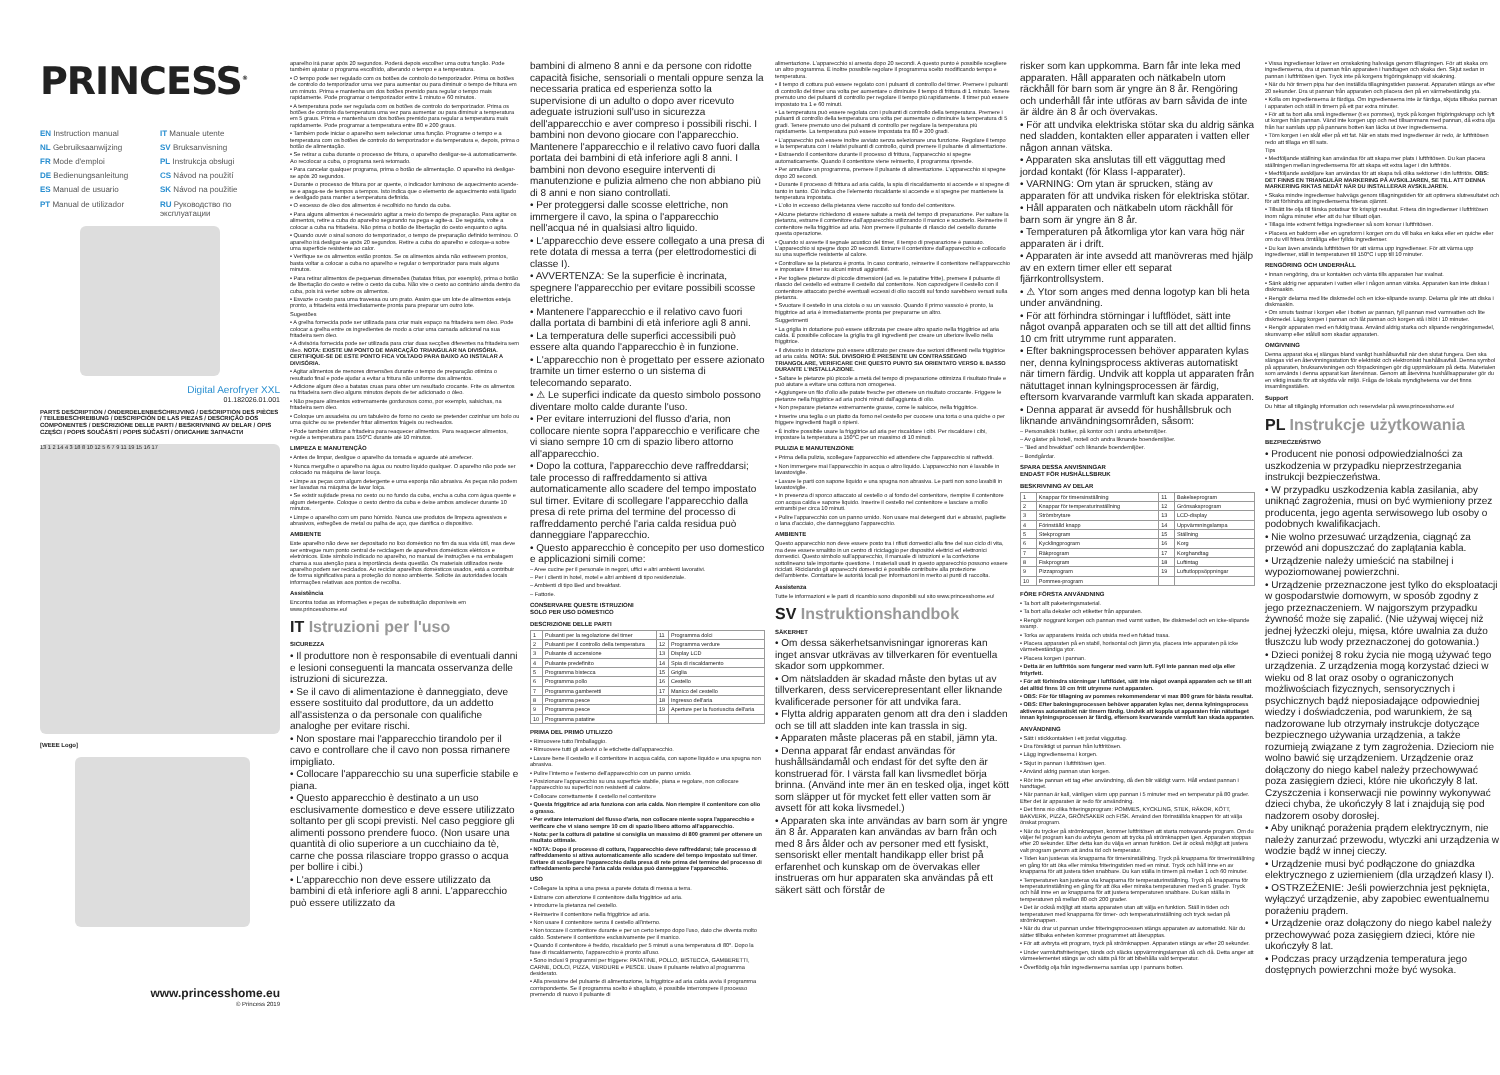PRINCESS<sup>®</sup>
EN Instruction manual
IT Manuale utente
NL Gebruiksaanwijzing
SV Bruksanvisning
FR Mode d'emploi
PL Instrukcja obsługi
DE Bedienungsanleitung
CS Návod na použití
ES Manual de usuario
SK Návod na použitie
PT Manual de utilizador
RU Руководство по эксплуатации
Digital Aerofryer XXL
01.182026.01.001
PARTS DESCRIPTION / ONDERDELENBESCHRIJVING / DESCRIPTION DES PIÈCES / TEILEBESCHREIBUNG / DESCRIPCIÓN DE LAS PIEZAS / DESCRIÇÃO DOS COMPONENTES / DESCRIZIONE DELLE PARTI / BESKRIVNING AV DELAR / OPIS CZĘŚCI / POPIS SOUČÁSTÍ / POPIS SÚČASTÍ / ОПИСАНИЕ ЗАПЧАСТИ
13 1 2 14 4 3 18 8 10 12 5 6 7 9 11 19 15 16 17
[WEEE Logo]
www.princesshome.eu
© Princess 2019
aparelho irá parar após 20 segundos. Poderá depois escolher uma outra função. Pode também ajustar o programa escolhido, alterando o tempo e a temperatura.
• O tempo pode ser regulado com os botões de controlo do temporizador. Prima os botões de controlo do temporizador uma vez para aumentar ou para diminuir o tempo de fritura em um minuto. Prima e mantenha um dos botões premido para regular o tempo mais rapidamente. Pode programar o temporizador entre 1 minuto e 60 minutos.
• A temperatura pode ser regulada com os botões de controlo do temporizador. Prima os botões de controlo da temperatura uma vez para aumentar ou para diminuir a temperatura em 5 graus. Prima e mantenha um dos botões premido para regular a temperatura mais rapidamente. Pode programar a temperatura entre 80 e 200 graus.
• Também pode iniciar o aparelho sem selecionar uma função. Programe o tempo e a temperatura com os botões de controlo do temporizador e da temperatura e, depois, prima o botão de alimentação.
• Se retirar a cuba durante o processo de fritura, o aparelho desligar-se-á automaticamente. Ao recolocar a cuba, o programa será retomado.
• Para cancelar qualquer programa, prima o botão de alimentação. O aparelho irá desligar-se após 20 segundos.
• Durante o processo de fritura por ar quente, o indicador luminoso de aquecimento acende-se e apaga-se de tempos a tempos. Isto indica que o elemento de aquecimento está ligado e desligado para manter a temperatura definida.
• O excesso de óleo dos alimentos é recolhido no fundo da cuba.
• Para alguns alimentos é necessário agitar a meio do tempo de preparação. Para agitar os alimentos, retire a cuba do aparelho segurando na pega e agite-a. De seguida, volte a colocar a cuba na fritadeira. Não prima o botão de libertação do cesto enquanto o agita.
• Quando ouvir o sinal sonoro do temporizador, o tempo de preparação definido terminou. O aparelho irá desligar-se após 20 segundos. Retire a cuba do aparelho e coloque-a sobre uma superfície resistente ao calor.
• Verifique se os alimentos estão prontos. Se os alimentos ainda não estiverem prontos, basta voltar a colocar a cuba no aparelho e regular o temporizador para mais alguns minutos.
• Para retirar alimentos de pequenas dimensões (batatas fritas, por exemplo), prima o botão de libertação do cesto e retire o cesto da cuba. Não vire o cesto ao contrário ainda dentro da cuba, pois irá verter sobre os alimentos.
• Esvazie o cesto para uma travessa ou um prato. Assim que um lote de alimentos esteja pronto, a fritadeira está imediatamente pronta para preparar um outro lote.
Sugestões
• A grelha fornecida pode ser utilizada para criar mais espaço na fritadeira sem óleo. Pode colocar a grelha entre os ingredientes de modo a criar uma camada adicional na sua fritadeira sem óleo.
• A divisória fornecida pode ser utilizada para criar duas secções diferentes na fritadeira sem óleo. NOTA: EXISTE UM PONTO DE MARCAÇÃO TRIANGULAR NA DIVISÓRIA. CERTIFIQUE-SE DE ESTE PONTO FICA VOLTADO PARA BAIXO AO INSTALAR A DIVISÓRIA.
• Agitar alimentos de menores dimensões durante o tempo de preparação otimiza o resultado final e pode ajudar a evitar a fritura não uniforme dos alimentos.
• Adicione algum óleo a batatas cruas para obter um resultado crocante. Frite os alimentos na fritadeira sem óleo alguns minutos depois de ter adicionado o óleo.
• Não prepare alimentos extremamente gordurosos como, por exemplo, salsichas, na fritadeira sem óleo.
• Coloque um assadeira ou um tabuleiro de forno no cesto se pretender cozinhar um bolo ou uma quiche ou se pretender fritar alimentos frágeis ou recheados.
• Pode também utilizar a fritadeira para reaquecer alimentos. Para reaquecer alimentos, regule a temperatura para 150°C durante até 10 minutos.
LIMPEZA E MANUTENÇÃO
• Antes de limpar, desligue o aparelho da tomada e aguarde até arrefecer.
• Nunca mergulhe o aparelho na água ou noutro líquido qualquer. O aparelho não pode ser colocado na máquina de lavar louça.
• Limpe as peças com algum detergente e uma esponja não abrasiva. As peças não podem ser lavadas na máquina de lavar loiça.
• Se existir sujidade presa no cesto ou no fundo da cuba, encha a cuba com água quente e algum detergente. Coloque o cesto dentro da cuba e deixe ambos amolecer durante 10 minutos.
• Limpe o aparelho com um pano húmido. Nunca use produtos de limpeza agressivos e abrasivos, esfregões de metal ou palha de aço, que danifica o dispositivo.
AMBIENTE
Este aparelho não deve ser depositado no lixo doméstico no fim da sua vida útil, mas deve ser entregue num ponto central de reciclagem de aparelhos domésticos elétricos e eletrónicos. Este símbolo indicado no aparelho, no manual de instruções e na embalagem chama a sua atenção para a importância desta questão. Os materiais utilizados neste aparelho podem ser reciclados. Ao reciclar aparelhos domésticos usados, está a contribuir de forma significativa para a proteção do nosso ambiente. Solicite às autoridades locais informações relativas aos pontos de recolha.
Assistência
Encontra todas as informações e peças de substituição disponíveis em www.princesshome.eu!
IT Istruzioni per l'uso
SICUREZZA
• Il produttore non è responsabile di eventuali danni e lesioni conseguenti la mancata osservanza delle istruzioni di sicurezza.
• Se il cavo di alimentazione è danneggiato, deve essere sostituito dal produttore, da un addetto all'assistenza o da personale con qualifiche analoghe per evitare rischi.
• Non spostare mai l'apparecchio tirandolo per il cavo e controllare che il cavo non possa rimanere impigliato.
• Collocare l'apparecchio su una superficie stabile e piana.
• Questo apparecchio è destinato a un uso esclusivamente domestico e deve essere utilizzato soltanto per gli scopi previsti. Nel caso peggiore gli alimenti possono prendere fuoco. (Non usare una quantità di olio superiore a un cucchiaino da tè, carne che possa rilasciare troppo grasso o acqua per bollire i cibi.)
• L'apparecchio non deve essere utilizzato da bambini di età inferiore agli 8 anni. L'apparecchio può essere utilizzato da
bambini di almeno 8 anni e da persone con ridotte capacità fisiche, sensoriali o mentali oppure senza la necessaria pratica ed esperienza sotto la supervisione di un adulto o dopo aver ricevuto adeguate istruzioni sull'uso in sicurezza dell'apparecchio e aver compreso i possibili rischi. I bambini non devono giocare con l'apparecchio. Mantenere l'apparecchio e il relativo cavo fuori dalla portata dei bambini di età inferiore agli 8 anni. I bambini non devono eseguire interventi di manutenzione e pulizia almeno che non abbiano più di 8 anni e non siano controllati.
• Per proteggersi dalle scosse elettriche, non immergere il cavo, la spina o l'apparecchio nell'acqua né in qualsiasi altro liquido.
• L'apparecchio deve essere collegato a una presa di rete dotata di messa a terra (per elettrodomestici di classe I).
• AVVERTENZA: Se la superficie è incrinata, spegnere l'apparecchio per evitare possibili scosse elettriche.
• Mantenere l'apparecchio e il relativo cavo fuori dalla portata di bambini di età inferiore agli 8 anni.
• La temperatura delle superfici accessibili può essere alta quando l'apparecchio è in funzione.
• L'apparecchio non è progettato per essere azionato tramite un timer esterno o un sistema di telecomando separato.
• ⚠ Le superfici indicate da questo simbolo possono diventare molto calde durante l'uso.
• Per evitare interruzioni del flusso d'aria, non collocare niente sopra l'apparecchio e verificare che vi siano sempre 10 cm di spazio libero attorno all'apparecchio.
• Dopo la cottura, l'apparecchio deve raffreddarsi; tale processo di raffreddamento si attiva automaticamente allo scadere del tempo impostato sul timer. Evitare di scollegare l'apparecchio dalla presa di rete prima del termine del processo di raffreddamento perché l'aria calda residua può danneggiare l'apparecchio.
• Questo apparecchio è concepito per uso domestico e applicazioni simili come:
– Aree cucine per il personale in negozi, uffici e altri ambienti lavorativi.
– Per i clienti in hotel, motel e altri ambienti di tipo residenziale.
– Ambienti di tipo Bed and breakfast.
– Fattorie.
CONSERVARE QUESTE ISTRUZIONI
SOLO PER USO DOMESTICO
DESCRIZIONE DELLE PARTI
| 1 | Pulsanti per la regolazione del timer | 11 | Programma dolci |
| 2 | Pulsanti per il controllo della temperatura | 12 | Programma verdure |
| 3 | Pulsante di accensione | 13 | Display LCD |
| 4 | Pulsante predefinito | 14 | Spia di riscaldamento |
| 5 | Programma bistecca | 15 | Griglia |
| 6 | Programma pollo | 16 | Cestello |
| 7 | Programma gamberetti | 17 | Manico del cestello |
| 8 | Programma pesce | 18 | Ingresso dell'aria |
| 9 | Programma pesce | 19 | Aperture per la fuoriuscita dell'aria |
| 10 | Programma patatine | | |
PRIMA DEL PRIMO UTILIZZO
• Rimuovere tutto l'imballaggio.
• Rimuovere tutti gli adesivi o le etichette dall'apparecchio.
• Lavare bene il cestello e il contenitore in acqua calda, con sapone liquido e una spugna non abrasiva.
• Pulire l'interno e l'esterno dell'apparecchio con un panno umido.
• Posizionare l'apparecchio su una superficie stabile, piana e regolare, non collocare l'apparecchio su superfici non resistenti al calore.
• Collocare correttamente il cestello nel contenitore
• Questa friggitrice ad aria funziona con aria calda. Non riempire il contenitore con olio o grasso.
• Per evitare interruzioni del flusso d'aria, non collocare niente sopra l'apparecchio e verificare che vi siano sempre 10 cm di spazio libero attorno all'apparecchio.
• Nota: per la cottura di patatine si consiglia un massimo di 800 grammi per ottenere un risultato ottimale.
• NOTA: Dopo il processo di cottura, l'apparecchio deve raffreddarsi; tale processo di raffreddamento si attiva automaticamente allo scadere del tempo impostato sul timer. Evitare di scollegare l'apparecchio dalla presa di rete prima del termine del processo di raffreddamento perché l'aria calda residua può danneggiare l'apparecchio.
USO
• Collegare la spina a una presa a parete dotata di messa a terra.
• Estrarre con attenzione il contenitore dalla friggitrice ad aria.
• Introdurre la pietanza nel cestello.
• Reinserire il contenitore nella friggitrice ad aria.
• Non usare il contenitore senza il cestello all'interno.
• Non toccare il contenitore durante e per un certo tempo dopo l'uso, dato che diventa molto caldo. Sostenere il contenitore esclusivamente per il manico.
• Quando il contenitore è freddo, riscaldarlo per 5 minuti a una temperatura di 80°. Dopo la fase di riscaldamento, l'apparecchio è pronto all'uso.
• Sono inclusi 9 programmi per friggere: PATATINE, POLLO, BISTECCA, GAMBERETTI, CARNE, DOLCI, PIZZA, VERDURE e PESCE. Usare il pulsante relativo al programma desiderato.
• Alla pressione del pulsante di alimentazione, la friggitrice ad aria calda avvia il programma corrispondente. Se il programma scelto è sbagliato, è possibile interrompere il processo premendo di nuovo il pulsante di
alimentazione. L'apparecchio si arresta dopo 20 secondi. A questo punto è possibile scegliere un altro programma. È inoltre possibile regolare il programma scelto modificando tempo e temperatura.
• Il tempo di cottura può essere regolato con i pulsanti di controllo del timer. Premere i pulsanti di controllo del timer una volta per aumentare o diminuire il tempo di frittura di 1 minuto. Tenere premuto uno dei pulsanti di controllo per regolare il tempo più rapidamente. Il timer può essere impostato tra 1 e 60 minuti.
• La temperatura può essere regolata con i pulsanti di controllo della temperatura. Premere i pulsanti di controllo della temperatura una volta per aumentare o diminuire la temperatura di 5 gradi. Tenere premuto uno dei pulsanti di controllo per regolare la temperatura più rapidamente. La temperatura può essere impostata tra 80 e 200 gradi.
• L'apparecchio può essere inoltre avviato senza selezionare una funzione. Regolare il tempo e la temperatura con i relativi pulsanti di controllo, quindi premere il pulsante di alimentazione.
• Estraendo il contenitore durante il processo di frittura, l'apparecchio si spegne automaticamente. Quando il contenitore viene reinserito, il programma riprende.
• Per annullare un programma, premere il pulsante di alimentazione. L'apparecchio si spegne dopo 20 secondi.
• Durante il processo di frittura ad aria calda, la spia di riscaldamento si accende e si spegne di tanto in tanto. Ciò indica che l'elemento riscaldante si accende e si spegne per mantenere la temperatura impostata.
• L'olio in eccesso della pietanza viene raccolto sul fondo del contenitore.
• Alcune pietanze richiedono di essere saltate a metà del tempo di preparazione. Per saltare la pietanza, estrarre il contenitore dall'apparecchio utilizzando il manico e scuoterlo. Reinserire il contenitore nella friggitrice ad aria. Non premere il pulsante di rilascio del cestello durante questa operazione.
• Quando si avverte il segnale acustico del timer, il tempo di preparazione è passato. L'apparecchio si spegne dopo 20 secondi. Estrarre il contenitore dall'apparecchio e collocarlo su una superficie resistente al calore.
• Controllare se la pietanza è pronta. In caso contrario, reinserire il contenitore nell'apparecchio e impostare il timer su alcuni minuti aggiuntivi.
• Per togliere pietanze di piccole dimensioni (ad es. le patatine fritte), premere il pulsante di rilascio del cestello ed estrarre il cestello dal contenitore. Non capovolgere il cestello con il contenitore attaccato perché eventuali eccessi di olio raccolti sul fondo sarebbero versati sulla pietanza.
• Svuotare il cestello in una ciotola o su un vassoio. Quando il primo vassoio è pronto, la friggitrice ad aria è immediatamente pronta per prepararne un altro.
Suggerimenti
• La griglia in dotazione può essere utilizzata per creare altro spazio nella friggitrice ad aria calda. È possibile collocare la griglia tra gli ingredienti per creare un ulteriore livello nella friggitrice.
• Il divisorio in dotazione può essere utilizzato per creare due sezioni differenti nella friggitrice ad aria calda. NOTA: SUL DIVISORIO È PRESENTE UN CONTRASSEGNO TRIANGOLARE, VERIFICARE CHE QUESTO PUNTO SIA ORIENTATO VERSO IL BASSO DURANTE L'INSTALLAZIONE.
• Saltare le pietanze più piccole a metà del tempo di preparazione ottimizza il risultato finale e può aiutare a evitare una cottura non omogenea.
• Aggiungere un filo d'olio alle patate fresche per ottenere un risultato croccante. Friggere le pietanze nella friggitrice ad aria pochi minuti dall'aggiunta di olio.
• Non preparare pietanze estremamente grasse, come le salsicce, nella friggitrice.
• Inserire una teglia o un piatto da forno nel cestello per cuocere una torta o una quiche o per friggere ingredienti fragili o ripieni.
• È inoltre possibile usare la friggitrice ad aria per riscaldare i cibi. Per riscaldare i cibi, impostare la temperatura a 150°C per un massimo di 10 minuti.
PULIZIA E MANUTENZIONE
• Prima della pulizia, scollegare l'apparecchio ed attendere che l'apparecchio si raffreddi.
• Non immergere mai l'apparecchio in acqua o altro liquido. L'apparecchio non è lavabile in lavastoviglie.
• Lavare le parti con sapone liquido e una spugna non abrasiva. Le parti non sono lavabili in lavastoviglie.
• In presenza di sporco attaccato al cestello o al fondo del contenitore, riempire il contenitore con acqua calda e sapone liquido. Inserire il cestello nel contenitore e lasciare a mollo entrambi per circa 10 minuti.
• Pulire l'apparecchio con un panno umido. Non usare mai detergenti duri e abrasivi, pagliette o lana d'acciaio, che danneggiano l'apparecchio.
AMBIENTE
Questo apparecchio non deve essere posto tra i rifiuti domestici alla fine del suo ciclo di vita, ma deve essere smaltito in un centro di riciclaggio per dispositivi elettrici ed elettronici domestici. Questo simbolo sull'apparecchio, il manuale di istruzioni e la confezione sottolineano tale importante questione. I materiali usati in questo apparecchio possono essere riciclati. Riciclando gli apparecchi domestici è possibile contribuire alla protezione dell'ambiente. Contattare le autorità locali per informazioni in merito ai punti di raccolta.
Assistenza
Tutte le informazioni e le parti di ricambio sono disponibili sul sito www.princesshome.eu!
SV Instruktionshandbok
SÄKERHET
• Om dessa säkerhetsanvisningar ignoreras kan inget ansvar utkrävas av tillverkaren för eventuella skador som uppkommer.
• Om nätsladden är skadad måste den bytas ut av tillverkaren, dess servicerepresentant eller liknande kvalificerade personer för att undvika fara.
• Flytta aldrig apparaten genom att dra den i sladden och se till att sladden inte kan trassla in sig.
• Apparaten måste placeras på en stabil, jämn yta.
• Denna apparat får endast användas för hushållsändamål och endast för det syfte den är konstruerad för. I värsta fall kan livsmedlet börja brinna. (Använd inte mer än en tesked olja, inget kött som släpper ut för mycket fett eller vatten som är avsett för att koka livsmedel.)
• Apparaten ska inte användas av barn som är yngre än 8 år. Apparaten kan användas av barn från och med 8 års ålder och av personer med ett fysiskt, sensoriskt eller mentalt handikapp eller brist på erfarenhet och kunskap om de övervakas eller instrueras om hur apparaten ska användas på ett säkert sätt och förstår de
risker som kan uppkomma. Barn får inte leka med apparaten. Håll apparaten och nätkabeln utom räckhåll för barn som är yngre än 8 år. Rengöring och underhåll får inte utföras av barn såvida de inte är äldre än 8 år och övervakas.
• För att undvika elektriska stötar ska du aldrig sänka ned sladden, kontakten eller apparaten i vatten eller någon annan vätska.
• Apparaten ska anslutas till ett vägguttag med jordad kontakt (för Klass I-apparater).
• VARNING: Om ytan är sprucken, stäng av apparaten för att undvika risken för elektriska stötar.
• Håll apparaten och nätkabeln utom räckhåll för barn som är yngre än 8 år.
• Temperaturen på åtkomliga ytor kan vara hög när apparaten är i drift.
• Apparaten är inte avsedd att manövreras med hjälp av en extern timer eller ett separat fjärrkontrollsystem.
• ⚠ Ytor som anges med denna logotyp kan bli heta under användning.
• För att förhindra störningar i luftflödet, sätt inte något ovanpå apparaten och se till att det alltid finns 10 cm fritt utrymme runt apparaten.
• Efter bakningsprocessen behöver apparaten kylas ner, denna kylningsprocess aktiveras automatiskt när timern färdig. Undvik att koppla ut apparaten från nätuttaget innan kylningsprocessen är färdig, eftersom kvarvarande varmluft kan skada apparaten.
• Denna apparat är avsedd för hushållsbruk och liknande användningsområden, såsom:
– Personalkök i butiker, på kontor och i andra arbetsmiljöer.
– Av gäster på hotell, motell och andra liknande boendemiljöer.
– "Bed and breakfast" och liknande boendemiljöer.
– Bondgårdar.
SPARA DESSA ANVISNINGAR
ENDAST FÖR HUSHÅLLSBRUK
BESKRIVNING AV DELAR
| 1 | Knappar för timersinställning | 11 | Bakelseprogram |
| 2 | Knappar för temperaturinställning | 12 | Grönsaksprogram |
| 3 | Strömbrytare | 13 | LCD-display |
| 4 | Förinställd knapp | 14 | Uppvärmningslampa |
| 5 | Stekprogram | 15 | Ställning |
| 6 | Kycklingprogram | 16 | Korg |
| 7 | Räkprogram | 17 | Korghandtag |
| 8 | Fiskprogram | 18 | Luftintag |
| 9 | Pizzaprogram | 19 | Luftutloppsöppningar |
| 10 | Pommes-program | | |
FÖRE FÖRSTA ANVÄNDNING
• Ta bort allt paketeringsmaterial.
• Ta bort alla dekaler och etiketter från apparaten.
• Rengör noggrant korgen och pannan med varmt vatten, lite diskmedel och en icke-slipande svamp.
• Torka av apparatens insida och utsida med en fuktad trasa.
• Placera apparaten på en stabil, horisontal och jämn yta, placera inte apparaten på icke värmebeständiga ytor.
• Placera korgen i pannan.
• Detta är en luftfritös som fungerar med varm luft. Fyll inte pannan med olja eller frityrfett.
• För att förhindra störningar i luftflödet, sätt inte något ovanpå apparaten och se till att det alltid finns 10 cm fritt utrymme runt apparaten.
• OBS: För för tillagning av pommes rekommenderar vi max 800 gram för bästa resultat.
• OBS: Efter bakningsprocessen behöver apparaten kylas ner, denna kylningsprocess aktiveras automatiskt när timern färdig. Undvik att koppla ut apparaten från nätuttaget innan kylningsprocessen är färdig, eftersom kvarvarande varmluft kan skada apparaten.
ANVÄNDNING
• Sätt i stickkontakten i ett jordat vägguttag.
• Dra försiktigt ut pannan från luftfritösen.
• Lägg ingredienserna i korgen.
• Skjut in pannan i luftfritösen igen.
• Använd aldrig pannan utan korgen.
• Rör inte pannan ett tag efter användning, då den blir väldigt varm. Håll endast pannan i handtaget.
• När pannan är kall, vänligen värm upp pannan i 5 minuter med en temperatur på 80 grader. Efter det är apparaten är redo för användning.
• Det finns nio olika friteringsprogram: POMMES, KYCKLING, STEK, RÄKOR, KÖTT, BAKVERK, PIZZA, GRÖNSAKER och FISK. Använd den förinställda knappen för att välja önskat program.
• När du trycker på strömknappen, kommer luftfritösen att starta motsvarande program. Om du väljer fel program kan du avbryta genom att trycka på strömknappen igen. Apparaten stoppas efter 20 sekunder. Efter detta kan du välja en annan funktion. Det är också möjligt att justera valt program genom att ändra tid och temperatur.
• Tiden kan justeras via knapparna för timersinställning. Tryck på knapparna för timerinställning en gång för att öka eller minska friteringstiden med en minut. Tryck och håll inne en av knapparna för att justera tiden snabbare. Du kan ställa in timern på mellan 1 och 60 minuter.
• Temperaturen kan justeras via knapparna för temperaturinställning. Tryck på knapparna för temperaturinställning en gång för att öka eller minska temperaturen med en 5 grader. Tryck och håll inne en av knapparna för att justera temperaturen snabbare. Du kan ställa in temperaturen på mellan 80 och 200 grader.
• Det är också möjligt att starta apparaten utan att välja en funktion. Ställ in tiden och temperaturen med knapparna för timer- och temperaturinställning och tryck sedan på strömknappen.
• När du drar ut pannan under friteringsprocessen stängs apparaten av automatiskt. När du sätter tillbaka enheten kommer programmet att återupptas.
• För att avbryta ett program, tryck på strömknappen. Apparaten stängs av efter 20 sekunder.
• Under varmluftsfriteringen, tänds och släcks uppvärmningslampan då och då. Detta anger att värmeelementet stängs av och sätts på för att bibehålla vald temperatur.
• Överflödig olja från ingredienserna samlas upp i pannans botten.
• Vissa ingredienser kräver en omskakning halvvägs genom tillagningen. För att skaka om ingredienserna, dra ut pannan från apparaten i handtagen och skaka den. Skjut sedan in pannan i luftfritösen igen. Tryck inte på korgens frigöringsknapp vid skakning.
• När du hör timern pipa har den inställda tillagningstiden passerat. Apparaten stängs av efter 20 sekunder. Dra ut pannan från apparaten och placera den på en värmebeständig yta.
• Kolla om ingredienserna är färdiga. Om ingredienserna inte är färdiga, skjuta tillbaka pannan i apparaten och ställ in timern på ett par extra minuter.
• För att ta bort alla små ingredienser (t ex pommes), tryck på korgen frigöringsknapp och lyft ut korgen från pannan. Vänd inte korgen upp och ned tillsammans med pannan, då extra olja från har samlats upp på pannans botten kan läcka ut över ingredienserna.
• Töm korgen i en skål eller på ett fat. När en stats med ingredienser är redo, är luftfritösen redo att tillaga en till sats.
Tips
• Medföljande ställning kan användas för att skapa mer plats i luftfritösen. Du kan placera ställningen mellan ingredienserna för att skapa ett extra lager i din luftfritös.
• Medföljande avskiljare kan användas för att skapa två olika sektioner i din luftfritös. OBS: DET FINNS EN TRIANGULÄR MARKERING PÅ AVSKILJAREN, SE TILL ATT DENNA MARKERING RIKTAS NEDÅT NÄR DU INSTALLERAR AVSKILJAREN.
• Skaka mindre ingredienser halvvägs genom tillagningstiden för att optimera slutresultatet och för att förhindra att ingredienserna friteras ojämnt.
• Tillsätt lite olja till färska potatisar för krispigt resultat. Fritera din ingredienser i luftfritösen inom några minuter efter att du har tillsatt oljan.
• Tillaga inte extremt fettiga ingredienser så som korvar i luftfritösen.
• Placera en bakform eller en ugnsform i korgen om du vill baka en kaka eller en quiche eller om du vill fritera ömtåliga eller fyllda ingredienser.
• Du kan även använda luftfritösen för att värma upp ingredienser. För att värma upp ingredienser, ställ in temperaturen till 150°C i upp till 10 minuter.
RENGÖRING OCH UNDERHÅLL
• Innan rengöring, dra ur kontakten och vänta tills apparaten har svalnat.
• Sänk aldrig ner apparaten i vatten eller i någon annan vätska. Apparaten kan inte diskas i diskmaskin.
• Rengör delarna med lite diskmedel och en icke-slipande svamp. Delarna går inte att diska i diskmaskin.
• Om smuts fastnar i korgen eller i botten av pannan, fyll pannan med varmvatten och lite diskmedel. Lägg korgen i pannan och låt pannan och korgen stå i blöt i 10 minuter.
• Rengör apparaten med en fuktig trasa. Använd aldrig starka och slipande rengöringsmedel, skursvamp eller stålull som skadar apparaten.
OMGIVNING
Denna apparat ska ej slängas bland vanligt hushållsavfall när den slutat fungera. Den ska slängas vid en återvinningsstation för elektriskt och elektroniskt hushållsavfall. Denna symbol på apparaten, bruksanvisningen och förpackningen gör dig uppmärksam på detta. Materialen som används i denna apparat kan återvinnas. Genom att återvinna hushållsapparater gör du en viktig insats för att skydda vår miljö. Fråga de lokala myndigheterna var det finns insamlingsställen.
Support
Du hittar all tillgänglig information och reservdelar på www.princesshome.eu!
PL Instrukcje użytkowania
BEZPIECZEŃSTWO
• Producent nie ponosi odpowiedzialności za uszkodzenia w przypadku nieprzestrzegania instrukcji bezpieczeństwa.
• W przypadku uszkodzenia kabla zasilania, aby uniknąć zagrożenia, musi on być wymieniony przez producenta, jego agenta serwisowego lub osoby o podobnych kwalifikacjach.
• Nie wolno przesuwać urządzenia, ciągnąć za przewód ani dopuszczać do zaplątania kabla.
• Urządzenie należy umieścić na stabilnej i wypoziomowanej powierzchni.
• Urządzenie przeznaczone jest tylko do eksploatacji w gospodarstwie domowym, w sposób zgodny z jego przeznaczeniem. W najgorszym przypadku żywność może się zapalić. (Nie używaj więcej niż jednej łyżeczki oleju, mięsa, które uwalnia za dużo tłuszczu lub wody przeznaczonej do gotowania.)
• Dzieci poniżej 8 roku życia nie mogą używać tego urządzenia. Z urządzenia mogą korzystać dzieci w wieku od 8 lat oraz osoby o ograniczonych możliwościach fizycznych, sensorycznych i psychicznych bądź nieposiadające odpowiedniej wiedzy i doświadczenia, pod warunkiem, że są nadzorowane lub otrzymały instrukcje dotyczące bezpiecznego używania urządzenia, a także rozumieją związane z tym zagrożenia. Dzieciom nie wolno bawić się urządzeniem. Urządzenie oraz dołączony do niego kabel należy przechowywać poza zasięgiem dzieci, które nie ukończyły 8 lat. Czyszczenia i konserwacji nie powinny wykonywać dzieci chyba, że ukończyły 8 lat i znajdują się pod nadzorem osoby dorosłej.
• Aby uniknąć porażenia prądem elektrycznym, nie należy zanurzać przewodu, wtyczki ani urządzenia w wodzie bądź w innej cieczy.
• Urządzenie musi być podłączone do gniazdka elektrycznego z uziemieniem (dla urządzeń klasy I).
• OSTRZEŻENIE: Jeśli powierzchnia jest pęknięta, wyłączyć urządzenie, aby zapobiec ewentualnemu porażeniu prądem.
• Urządzenie oraz dołączony do niego kabel należy przechowywać poza zasięgiem dzieci, które nie ukończyły 8 lat.
• Podczas pracy urządzenia temperatura jego dostępnych powierzchni może być wysoka.